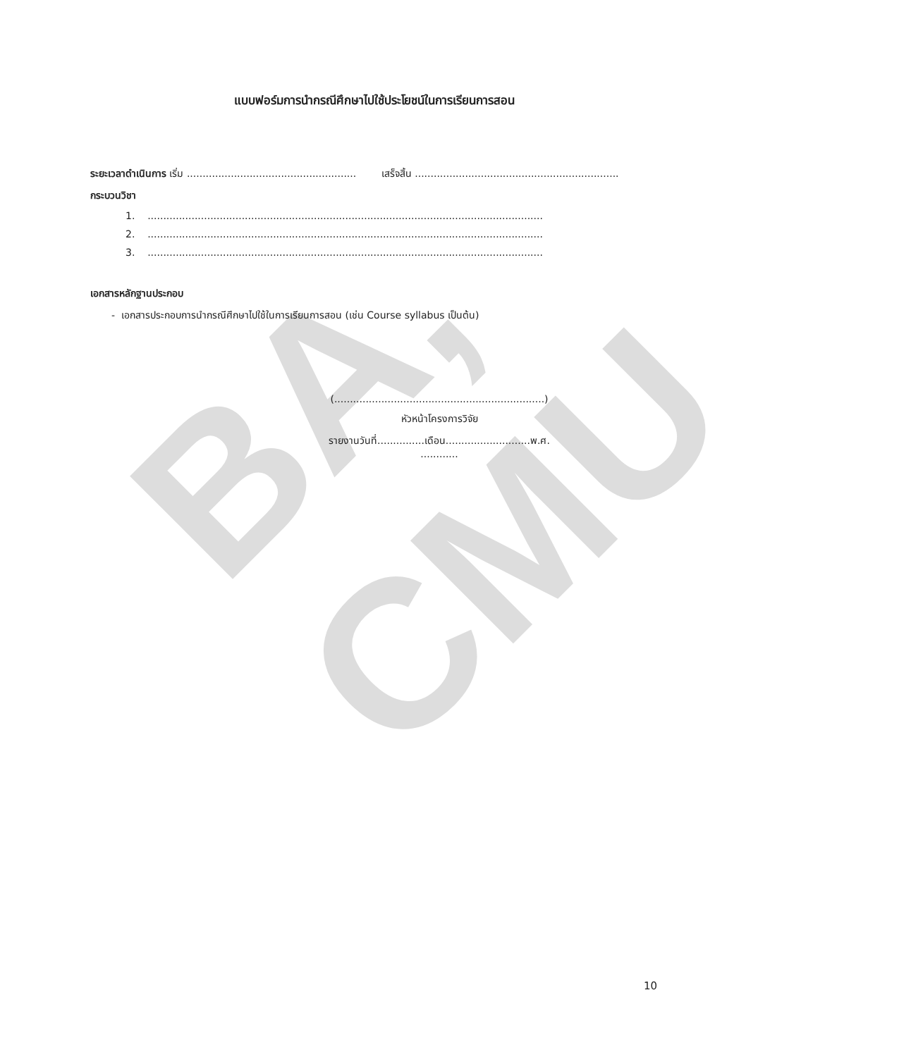BA, CMU
แบบฟอร์มการนำกรณีศึกษาไปใช้ประโยชน์ในการเรียนการสอน
ระยะเวลาดำเนินการ เริ่ม ...................................................... เสร็จสิ้น .................................................................
กระบวนวิชา
1. ..............................................................................................................................
2. ..............................................................................................................................
3. ..............................................................................................................................
เอกสารหลักฐานประกอบ
- เอกสารประกอบการนำกรณีศึกษาไปใช้ในการเรียนการสอน (เช่น Course syllabus เป็นต้น)
(...................................................................)
หัวหน้าโครงการวิจัย
รายงานวันที่...............เดือน...........................พ.ศ. ............
10